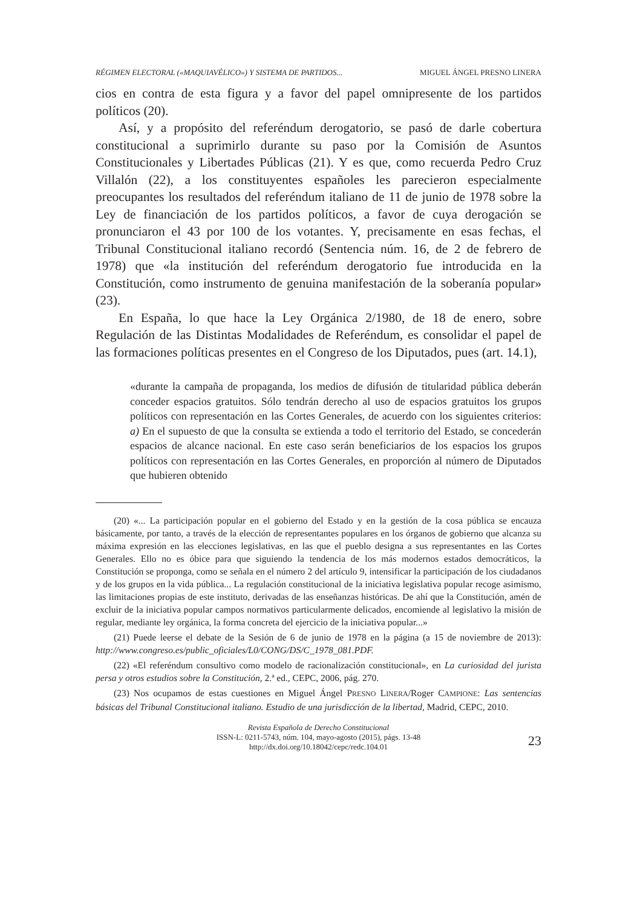RÉGIMEN ELECTORAL («MAQUIAVÉLICO») Y SISTEMA DE PARTIDOS... MIGUEL ÁNGEL PRESNO LINERA
cios en contra de esta figura y a favor del papel omnipresente de los partidos políticos (20).
Así, y a propósito del referéndum derogatorio, se pasó de darle cobertura constitucional a suprimirlo durante su paso por la Comisión de Asuntos Constitucionales y Libertades Públicas (21). Y es que, como recuerda Pedro Cruz Villalón (22), a los constituyentes españoles les parecieron especialmente preocupantes los resultados del referéndum italiano de 11 de junio de 1978 sobre la Ley de financiación de los partidos políticos, a favor de cuya derogación se pronunciaron el 43 por 100 de los votantes. Y, precisamente en esas fechas, el Tribunal Constitucional italiano recordó (Sentencia núm. 16, de 2 de febrero de 1978) que «la institución del referéndum derogatorio fue introducida en la Constitución, como instrumento de genuina manifestación de la soberanía popular» (23).
En España, lo que hace la Ley Orgánica 2/1980, de 18 de enero, sobre Regulación de las Distintas Modalidades de Referéndum, es consolidar el papel de las formaciones políticas presentes en el Congreso de los Diputados, pues (art. 14.1),
«durante la campaña de propaganda, los medios de difusión de titularidad pública deberán conceder espacios gratuitos. Sólo tendrán derecho al uso de espacios gratuitos los grupos políticos con representación en las Cortes Generales, de acuerdo con los siguientes criterios: a) En el supuesto de que la consulta se extienda a todo el territorio del Estado, se concederán espacios de alcance nacional. En este caso serán beneficiarios de los espacios los grupos políticos con representación en las Cortes Generales, en proporción al número de Diputados que hubieren obtenido
(20) «... La participación popular en el gobierno del Estado y en la gestión de la cosa pública se encauza básicamente, por tanto, a través de la elección de representantes populares en los órganos de gobierno que alcanza su máxima expresión en las elecciones legislativas, en las que el pueblo designa a sus representantes en las Cortes Generales. Ello no es óbice para que siguiendo la tendencia de los más modernos estados democráticos, la Constitución se proponga, como se señala en el número 2 del artículo 9, intensificar la participación de los ciudadanos y de los grupos en la vida pública... La regulación constitucional de la iniciativa legislativa popular recoge asimismo, las limitaciones propias de este instituto, derivadas de las enseñanzas históricas. De ahí que la Constitución, amén de excluir de la iniciativa popular campos normativos particularmente delicados, encomiende al legislativo la misión de regular, mediante ley orgánica, la forma concreta del ejercicio de la iniciativa popular...»
(21) Puede leerse el debate de la Sesión de 6 de junio de 1978 en la página (a 15 de noviembre de 2013): http://www.congreso.es/public_oficiales/L0/CONG/DS/C_1978_081.PDF.
(22) «El referéndum consultivo como modelo de racionalización constitucional», en La curiosidad del jurista persa y otros estudios sobre la Constitución, 2.ª ed., CEPC, 2006, pág. 270.
(23) Nos ocupamos de estas cuestiones en Miguel Ángel PRESNO LINERA/Roger CAMPIONE: Las sentencias básicas del Tribunal Constitucional italiano. Estudio de una jurisdicción de la libertad, Madrid, CEPC, 2010.
Revista Española de Derecho Constitucional
ISSN-L: 0211-5743, núm. 104, mayo-agosto (2015), págs. 13-48
http://dx.doi.org/10.18042/cepc/redc.104.01
23